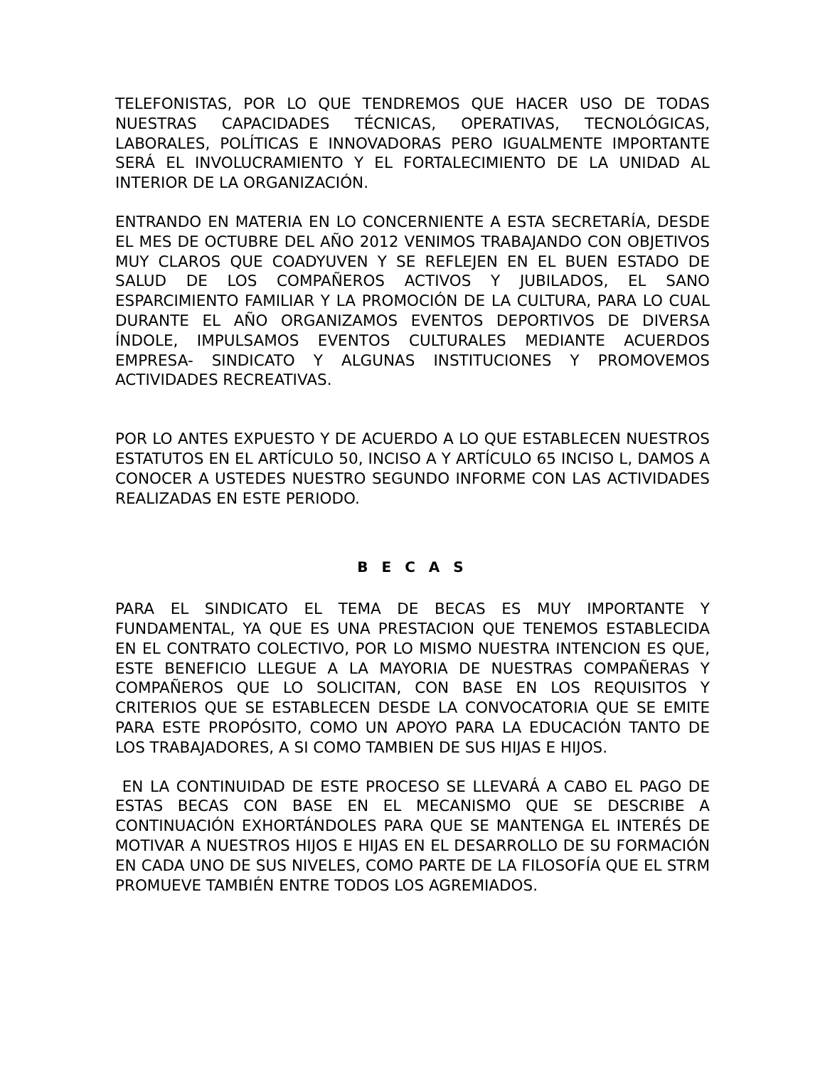TELEFONISTAS, POR LO QUE TENDREMOS QUE HACER USO DE TODAS NUESTRAS CAPACIDADES TÉCNICAS, OPERATIVAS, TECNOLÓGICAS, LABORALES, POLÍTICAS E INNOVADORAS PERO IGUALMENTE IMPORTANTE SERÁ EL INVOLUCRAMIENTO Y EL FORTALECIMIENTO DE LA UNIDAD AL INTERIOR DE LA ORGANIZACIÓN.
ENTRANDO EN MATERIA EN LO CONCERNIENTE A ESTA SECRETARÍA, DESDE EL MES DE OCTUBRE DEL AÑO 2012 VENIMOS TRABAJANDO CON OBJETIVOS MUY CLAROS QUE COADYUVEN Y SE REFLEJEN EN EL BUEN ESTADO DE SALUD DE LOS COMPAÑEROS ACTIVOS Y JUBILADOS, EL SANO ESPARCIMIENTO FAMILIAR Y LA PROMOCIÓN DE LA CULTURA, PARA LO CUAL DURANTE EL AÑO ORGANIZAMOS EVENTOS DEPORTIVOS DE DIVERSA ÍNDOLE, IMPULSAMOS EVENTOS CULTURALES MEDIANTE ACUERDOS EMPRESA- SINDICATO Y ALGUNAS INSTITUCIONES Y PROMOVEMOS ACTIVIDADES RECREATIVAS.
POR LO ANTES EXPUESTO Y DE ACUERDO A LO QUE ESTABLECEN NUESTROS ESTATUTOS EN EL ARTÍCULO 50, INCISO A Y ARTÍCULO 65 INCISO L, DAMOS A CONOCER A USTEDES NUESTRO SEGUNDO INFORME CON LAS ACTIVIDADES REALIZADAS EN ESTE PERIODO.
B E C A S
PARA EL SINDICATO EL TEMA DE BECAS ES MUY IMPORTANTE Y FUNDAMENTAL, YA QUE ES UNA PRESTACION QUE TENEMOS ESTABLECIDA EN EL CONTRATO COLECTIVO, POR LO MISMO NUESTRA INTENCION ES QUE, ESTE BENEFICIO LLEGUE A LA MAYORIA DE NUESTRAS COMPAÑERAS Y COMPAÑEROS QUE LO SOLICITAN, CON BASE EN LOS REQUISITOS Y CRITERIOS QUE SE ESTABLECEN DESDE LA CONVOCATORIA QUE SE EMITE PARA ESTE PROPÓSITO, COMO UN APOYO PARA LA EDUCACIÓN TANTO DE LOS TRABAJADORES, A SI COMO TAMBIEN DE SUS HIJAS E HIJOS.
EN LA CONTINUIDAD DE ESTE PROCESO SE LLEVARÁ A CABO EL PAGO DE ESTAS BECAS CON BASE EN EL MECANISMO QUE SE DESCRIBE A CONTINUACIÓN EXHORTÁNDOLES PARA QUE SE MANTENGA EL INTERÉS DE MOTIVAR A NUESTROS HIJOS E HIJAS EN EL DESARROLLO DE SU FORMACIÓN EN CADA UNO DE SUS NIVELES, COMO PARTE DE LA FILOSOFÍA QUE EL STRM PROMUEVE TAMBIÉN ENTRE TODOS LOS AGREMIADOS.